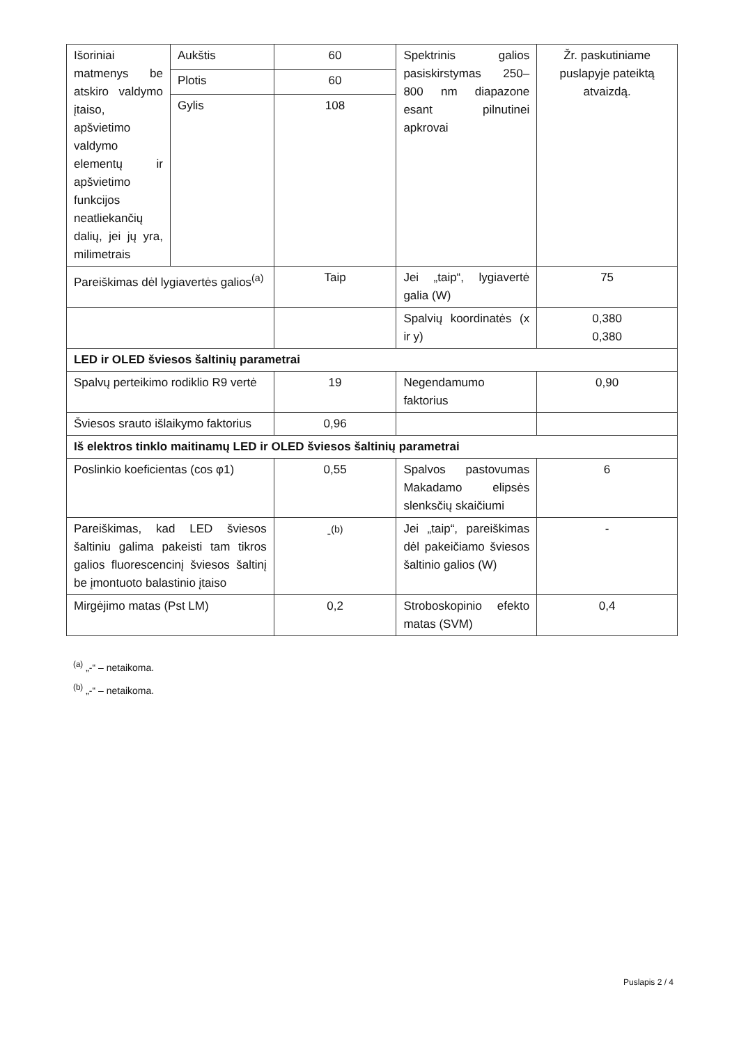| Išoriniai matmenys be atskiro valdymo įtaiso, apšvietimo valdymo elementų ir apšvietimo funkcijos neatliekančių dalių, jei jų yra, milimetrais | Aukštis | 60 | Spektrinis galios pasiskirstymas 250–800 nm diapazone esant pilnutinei apkrovai | Žr. paskutiniame puslapyje pateiktą atvaizdą. |
| | Plotis | 60 | | |
| | Gylis | 108 | | |
| Pareiškimas dėl lygiavertės galios<sup>(a)</sup> | | Taip | Jei „taip“, lygiavertė galia (W) | 75 |
| | | | Spalvių koordinatės (x ir y) | 0,380 0,380 |
| LED ir OLED šviesos šaltinių parametrai | | | | |
| Spalvų perteikimo rodiklio R9 vertė | | 19 | Negendamumo faktorius | 0,90 |
| Šviesos srauto išlaikymo faktorius | | 0,96 | | |
| Iš elektros tinklo maitinamų LED ir OLED šviesos šaltinių parametrai | | | | |
| Poslinkio koeficientas (cos φ1) | | 0,55 | Spalvos pastovumas Makadamo elipsės slenksčių skaičiumi | 6 |
| Pareiškimas, kad LED šviesos šaltiniu galima pakeisti tam tikros galios fluorescencinį šviesos šaltinį be įmontuoto balastinio įtaiso | | -<sup>(b)</sup> | Jei „taip“, pareiškimas dėl pakeičiamo šviesos šaltinio galios (W) | - |
| Mirgėjimo matas (Pst LM) | | 0,2 | Stroboskopinio efekto matas (SVM) | 0,4 |
<sup>(a)</sup> „-“ – netaikoma.
<sup>(b)</sup> „-“ – netaikoma.
Puslapis 2 / 4